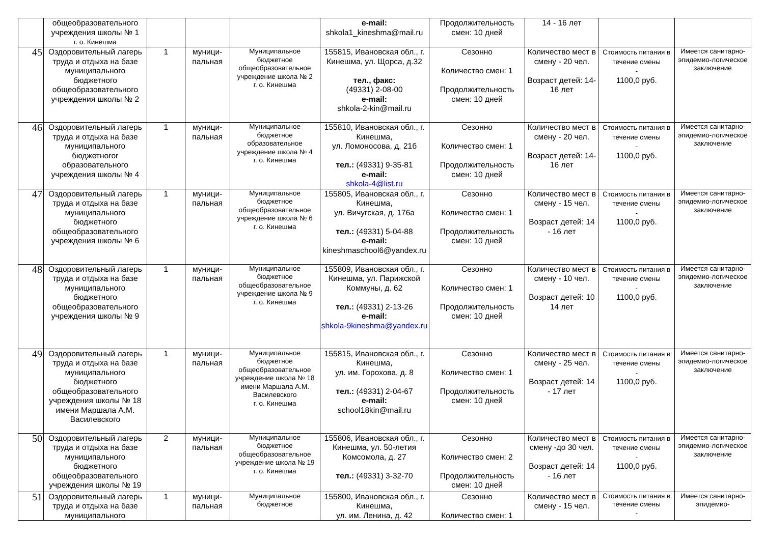| | общеобразовательного учреждения школы № 1 г. о. Кинешма | | | | e-mail: shkola1_kineshma@mail.ru | Продолжительность смен: 10 дней | 14 - 16 лет | | |
| 45 | Оздоровительный лагерь труда и отдыха на базе муниципального бюджетного общеобразовательного учреждения школы № 2 | 1 | муници-пальная | Муниципальное бюджетное общеобразовательное учреждение школа № 2 г. о. Кинешма | 155815, Ивановская обл., г. Кинешма, ул. Щорса, д.32 тел., факс: (49331) 2-08-00 e-mail: shkola-2-kin@mail.ru | Сезонно Количество смен: 1 Продолжительность смен: 10 дней | Количество мест в смену - 20 чел. Возраст детей: 14- 16 лет | Стоимость питания в течение смены - 1100,0 руб. | Имеется санитарно-эпидемио-логическое заключение |
| 46 | Оздоровительный лагерь труда и отдыха на базе муниципального бюджетногог образовательного учреждения школы № 4 | 1 | муници-пальная | Муниципальное бюджетное образовательное учреждение школа № 4 г. о. Кинешма | 155810, Ивановская обл., г. Кинешма, ул. Ломоносова, д. 21б тел.: (49331) 9-35-81 e-mail: shkola-4@list.ru | Сезонно Количество смен: 1 Продолжительность смен: 10 дней | Количество мест в смену - 20 чел. Возраст детей: 14- 16 лет | Стоимость питания в течение смены - 1100,0 руб. | Имеется санитарно-эпидемио-логическое заключение |
| 47 | Оздоровительный лагерь труда и отдыха на базе муниципального бюджетного общеобразовательного учреждения школы № 6 | 1 | муници-пальная | Муниципальное бюджетное общеобразовательное учреждение школа № 6 г. о. Кинешма | 155805, Ивановская обл., г. Кинешма, ул. Вичугская, д. 176а тел.: (49331) 5-04-88 e-mail: kineshmaschool6@yandex.ru | Сезонно Количество смен: 1 Продолжительность смен: 10 дней | Количество мест в смену - 15 чел. Возраст детей: 14 - 16 лет | Стоимость питания в течение смены - 1100,0 руб. | Имеется санитарно-эпидемио-логическое заключение |
| 48 | Оздоровительный лагерь труда и отдыха на базе муниципального бюджетного общеобразовательного учреждения школы № 9 | 1 | муници-пальная | Муниципальное бюджетное общеобразовательное учреждение школа № 9 г. о. Кинешма | 155809, Ивановская обл., г. Кинешма, ул. Парижской Коммуны, д. 62 тел.: (49331) 2-13-26 e-mail: shkola-9kineshma@yandex.ru | Сезонно Количество смен: 1 Продолжительность смен: 10 дней | Количество мест в смену - 10 чел. Возраст детей: 10 14 лет | Стоимость питания в течение смены - 1100,0 руб. | Имеется санитарно-эпидемио-логическое заключение |
| 49 | Оздоровительный лагерь труда и отдыха на базе муниципального бюджетного общеобразовательного учреждения школы № 18 имени Маршала А.М. Василевского | 1 | муници-пальная | Муниципальное бюджетное общеобразовательное учреждение школа № 18 имени Маршала А.М. Василевского г. о. Кинешма | 155815, Ивановская обл., г. Кинешма, ул. им. Горохова, д. 8 тел.: (49331) 2-04-67 e-mail: school18kin@mail.ru | Сезонно Количество смен: 1 Продолжительность смен: 10 дней | Количество мест в смену - 25 чел. Возраст детей: 14 - 17 лет | Стоимость питания в течение смены - 1100,0 руб. | Имеется санитарно-эпидемио-логическое заключение |
| 50 | Оздоровительный лагерь труда и отдыха на базе муниципального бюджетного общеобразовательного учреждения школы № 19 | 2 | муници-пальная | Муниципальное бюджетное общеобразовательное учреждение школа № 19 г. о. Кинешма | 155806, Ивановская обл., г. Кинешма, ул. 50-летия Комсомола, д. 27 тел.: (49331) 3-32-70 | Сезонно Количество смен: 2 Продолжительность смен: 10 дней | Количество мест в смену -до 30 чел. Возраст детей: 14 - 16 лет | Стоимость питания в течение смены - 1100,0 руб. | Имеется санитарно-эпидемио-логическое заключение |
| 51 | Оздоровительный лагерь труда и отдыха на базе муниципального | 1 | муници-пальная | Муниципальное бюджетное | 155800, Ивановская обл., г. Кинешма, ул. им. Ленина, д. 42 | Сезонно Количество смен: 1 | Количество мест в смену - 15 чел. | Стоимость питания в течение смены - | Имеется санитарно-эпидемио- |